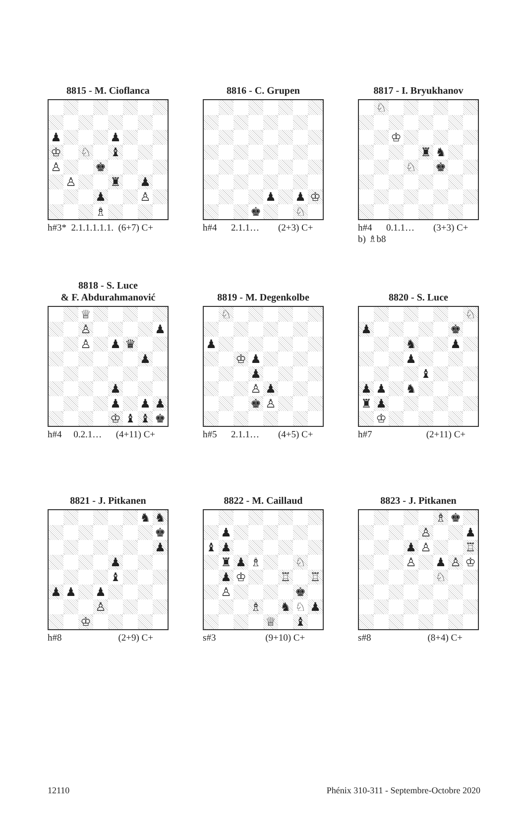8815 - M. Cioflanca
| ♟ | | | | ♟ | | | |
| ♔ | | ♘ | | ♝ | | | |
| ♙ | | | ♚ | | | | |
| | ♙ | | | ♜ | | ♟ | |
| | | | ♟ | | | ♙ | |
| | | | ♗ | | | | |
h#3* 2.1.1.1.1.1. (6+7) C+
8816 - C. Grupen
| | | | | ♟ | | ♟ | ♔ |
| | | | ♚ | | | ♘ | |
h#4 2.1.1… (2+3) C+
8817 - I. Bryukhanov
| | ♘ | | | | | | |
| | | ♔ | | | | | |
| | | | | ♜ | ♞ | | |
| | | | ♘ | | ♚ | | |
h#4 0.1.1… (3+3) C+ b) ♗b8
8818 - S. Luce
& F. Abdurahmanović
| | | ♕ | | | | | |
| | | ♙ | | | | | ♟ |
| | | ♙ | | ♟ | ♛ | | |
| | | | | | | ♟ | |
| | | | | ♟ | | | |
| | | | | ♟ | | ♟ | ♟ |
| | | | | ♔ | ♝ | ♝ | ♚ |
h#4 0.2.1… (4+11) C+
8819 - M. Degenkolbe
| | ♘ | | | | | | |
| ♟ | | | | | | | |
| | | ♔ | ♟ | | | | |
| | | | ♟ | | | | |
| | | | ♙ | ♟ | | | |
| | | | ♚ | ♙ | | | |
h#5 2.1.1… (4+5) C+
8820 - S. Luce
| | | | | | | | ♘ |
| ♟ | | | | | | ♚ | |
| | | | ♞ | | | ♟ | |
| | | | ♟ | | | | |
| | | | | ♝ | | | |
| ♟ | ♟ | | ♞ | | | | |
| ♜ | ♟ | | | | | | |
| | ♔ | | | | | | |
h#7 (2+11) C+
8821 - J. Pitkanen
| | | | | | | ♞ | ♞ |
| | | | | | | | ♚ |
| | | | | | | | ♟ |
| | | | | ♟ | | | |
| | | | | ♝ | | | |
| ♟ | ♟ | | ♟ | | | | |
| | | | ♙ | | | | |
| | | ♔ | | | | | |
h#8 (2+9) C+
8822 - M. Caillaud
| | ♟ | | | | | | |
| ♝ | ♟ | | | | | | |
| | ♜ | ♟ | ♗ | | | ♘ | |
| | ♟ | ♔ | | | ♖ | | ♖ |
| | ♙ | | | | | ♚ | |
| | | | ♗ | | ♞ | ♘ | ♟ |
| | | | | ♕ | | ♝ | |
s#3 (9+10) C+
8823 - J. Pitkanen
| | | | | | ♗ | ♚ | |
| | | | | ♙ | | | ♟ |
| | | | ♟ | ♙ | | | ♖ |
| | | | ♙ | | ♟ | ♙ | ♔ |
| | | | | | ♘ | | |
s#8 (8+4) C+
12110 Phénix 310-311 - Septembre-Octobre 2020